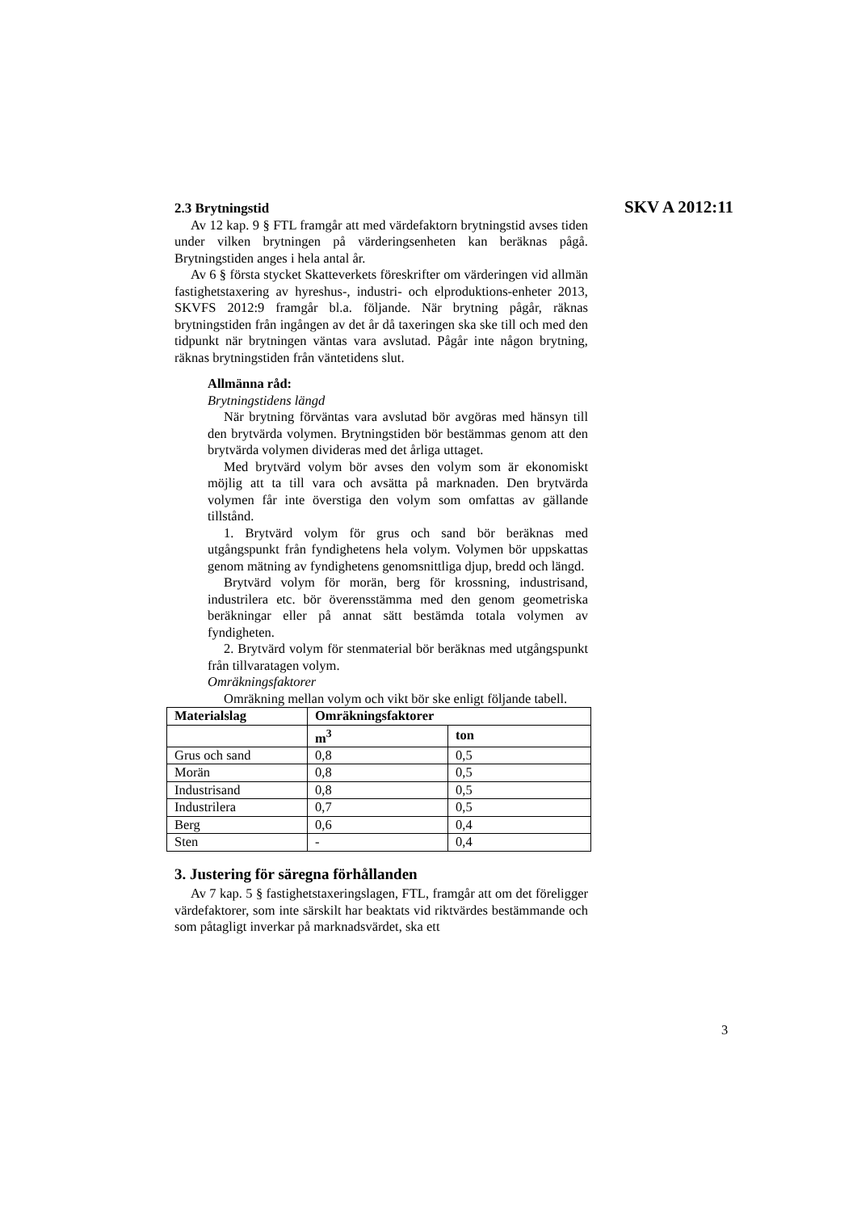2.3 Brytningstid
SKV A 2012:11
Av 12 kap. 9 § FTL framgår att med värdefaktorn brytningstid avses tiden under vilken brytningen på värderingsenheten kan beräknas pågå. Brytningstiden anges i hela antal år.
Av 6 § första stycket Skatteverkets föreskrifter om värderingen vid allmän fastighetstaxering av hyreshus-, industri- och elproduktions-enheter 2013, SKVFS 2012:9 framgår bl.a. följande. När brytning pågår, räknas brytningstiden från ingången av det år då taxeringen ska ske till och med den tidpunkt när brytningen väntas vara avslutad. Pågår inte någon brytning, räknas brytningstiden från väntetidens slut.
Allmänna råd:
Brytningstidens längd
När brytning förväntas vara avslutad bör avgöras med hänsyn till den brytvärda volymen. Brytningstiden bör bestämmas genom att den brytvärda volymen divideras med det årliga uttaget.
Med brytvärd volym bör avses den volym som är ekonomiskt möjlig att ta till vara och avsätta på marknaden. Den brytvärda volymen får inte överstiga den volym som omfattas av gällande tillstånd.
1. Brytvärd volym för grus och sand bör beräknas med utgångspunkt från fyndighetens hela volym. Volymen bör uppskattas genom mätning av fyndighetens genomsnittliga djup, bredd och längd.
Brytvärd volym för morän, berg för krossning, industrisand, industrilera etc. bör överensstämma med den genom geometriska beräkningar eller på annat sätt bestämda totala volymen av fyndigheten.
2. Brytvärd volym för stenmaterial bör beräknas med utgångspunkt från tillvaratagen volym.
Omräkningsfaktorer
Omräkning mellan volym och vikt bör ske enligt följande tabell.
| Materialslag | Omräkningsfaktorer | |
| --- | --- | --- |
| | m<sup>3</sup> | ton |
| Grus och sand | 0,8 | 0,5 |
| Morän | 0,8 | 0,5 |
| Industrisand | 0,8 | 0,5 |
| Industrilera | 0,7 | 0,5 |
| Berg | 0,6 | 0,4 |
| Sten | - | 0,4 |
3. Justering för säregna förhållanden
Av 7 kap. 5 § fastighetstaxeringslagen, FTL, framgår att om det föreligger värdefaktorer, som inte särskilt har beaktats vid riktvärdes bestämmande och som påtagligt inverkar på marknadsvärdet, ska ett
3